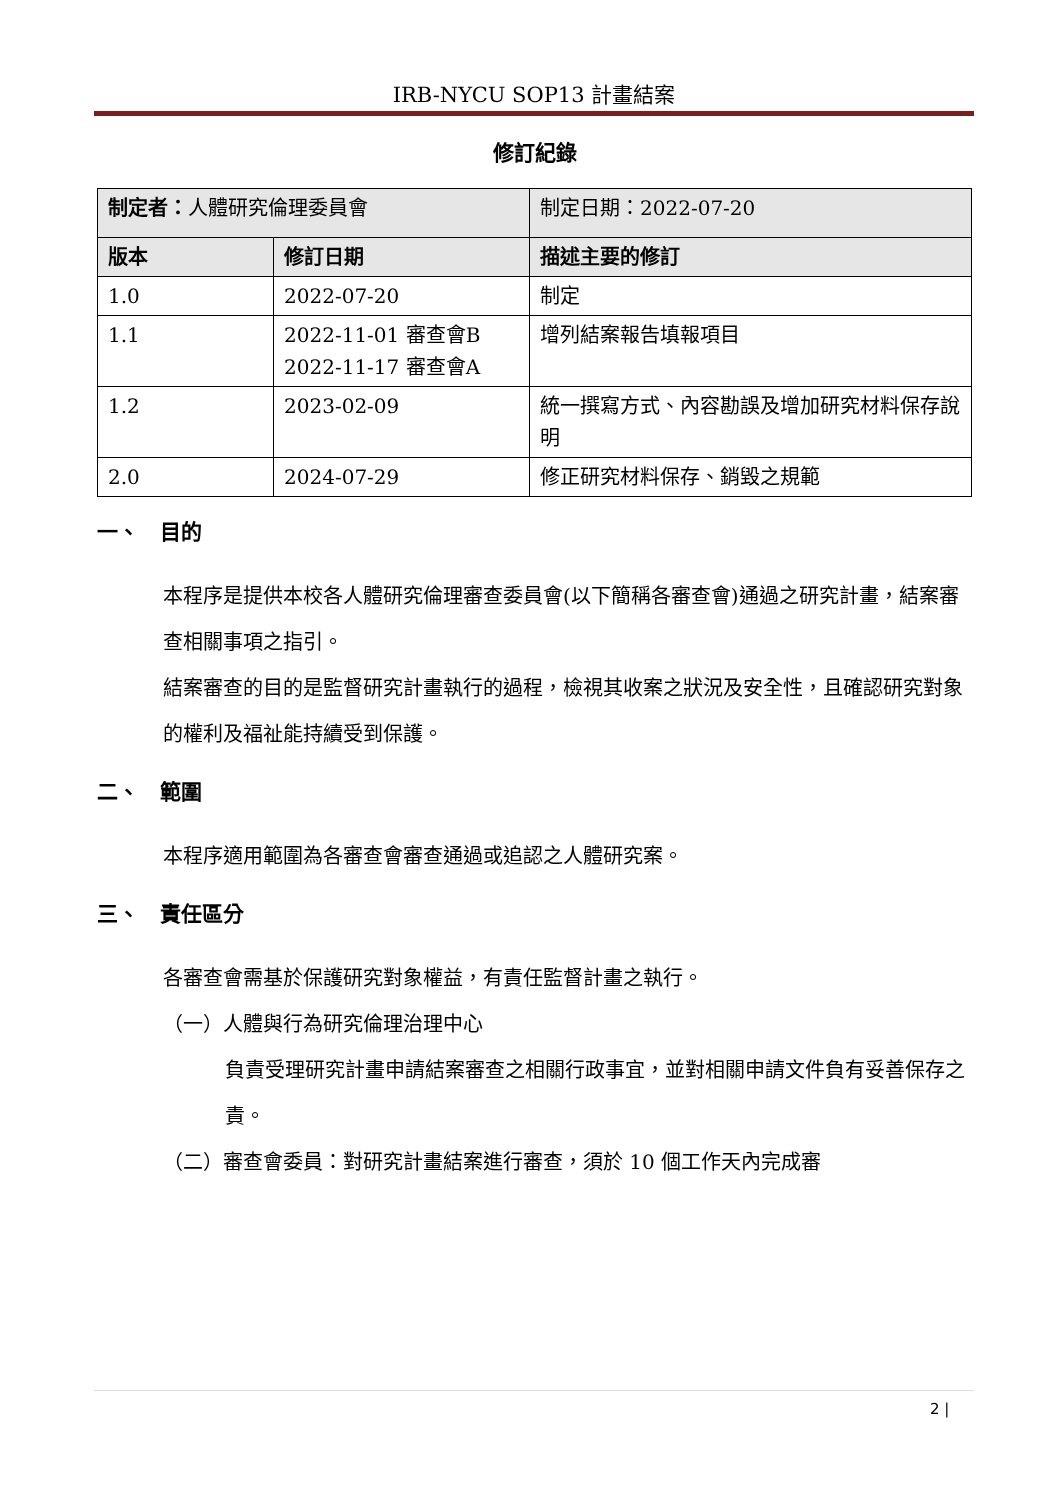IRB-NYCU SOP13 計畫結案
修訂紀錄
| 制定者： 人體研究倫理委員會 | | 制定日期：2022-07-20 |
| 版本 | 修訂日期 | 描述主要的修訂 |
| 1.0 | 2022-07-20 | 制定 |
| 1.1 | 2022-11-01 審查會B 2022-11-17 審查會A | 增列結案報告填報項目 |
| 1.2 | 2023-02-09 | 統一撰寫方式、內容勘誤及增加研究材料保存說明 |
| 2.0 | 2024-07-29 | 修正研究材料保存、銷毀之規範 |
一、　目的
本程序是提供本校各人體研究倫理審查委員會(以下簡稱各審查會)通過之研究計畫，結案審查相關事項之指引。
結案審查的目的是監督研究計畫執行的過程，檢視其收案之狀況及安全性，且確認研究對象的權利及福祉能持續受到保護。
二、　範圍
本程序適用範圍為各審查會審查通過或追認之人體研究案。
三、　責任區分
各審查會需基於保護研究對象權益，有責任監督計畫之執行。
（一）人體與行為研究倫理治理中心
負責受理研究計畫申請結案審查之相關行政事宜，並對相關申請文件負有妥善保存之責。
（二）審查會委員：對研究計畫結案進行審查，須於 10 個工作天內完成審
2 |